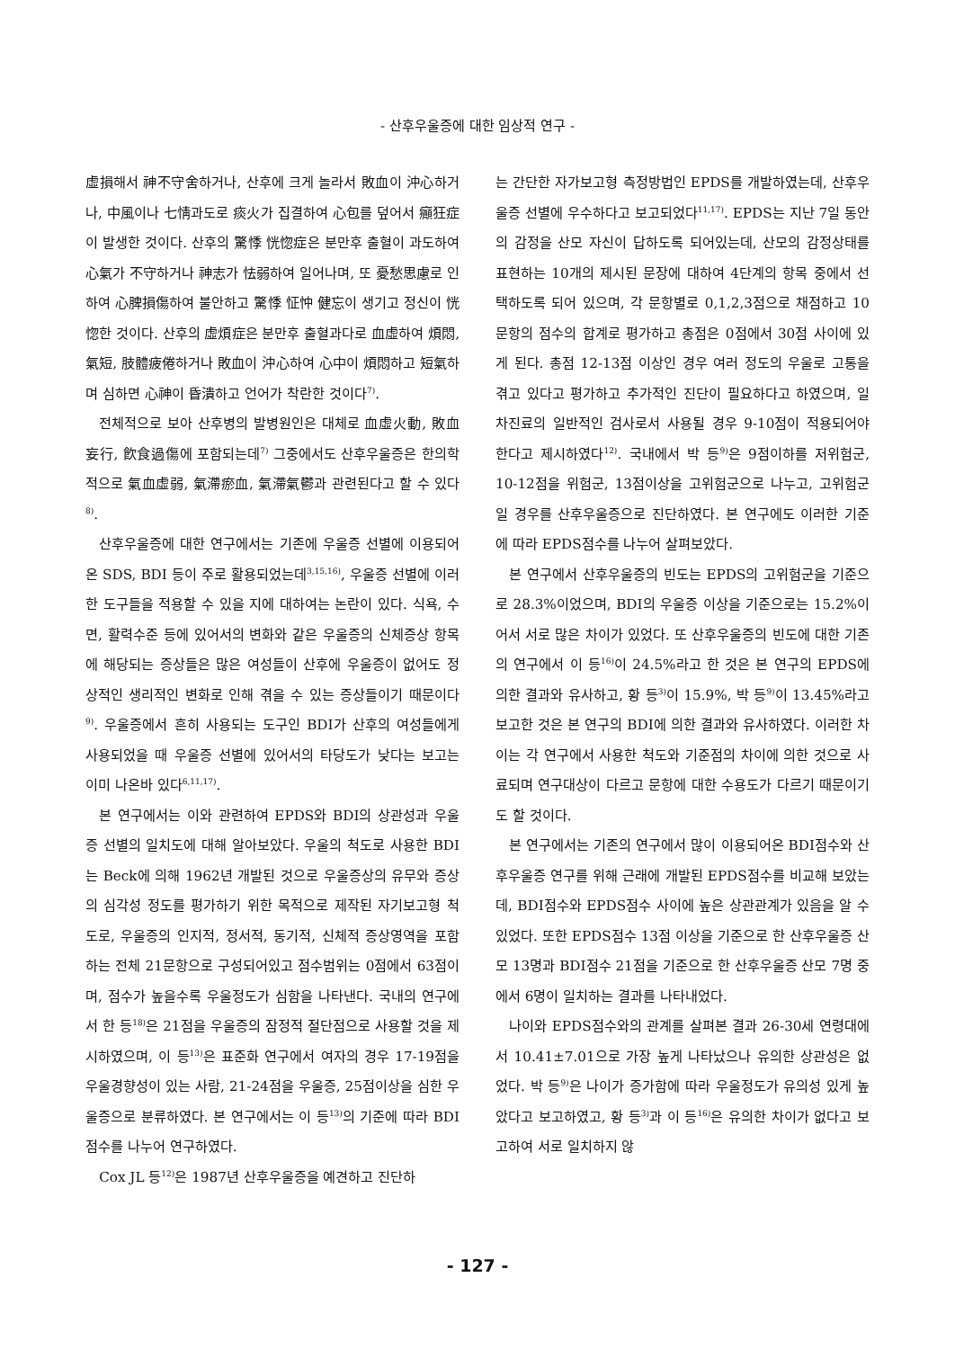- 산후우울증에 대한 임상적 연구 -
虛損해서 神不守舍하거나, 산후에 크게 놀라서 敗血이 沖心하거나, 中風이나 七情과도로 痰火가 집결하여 心包를 덮어서 癲狂症이 발생한 것이다. 산후의 驚悸 恍惚症은 분만후 출혈이 과도하여 心氣가 不守하거나 神志가 怯弱하여 일어나며, 또 憂愁思慮로 인하여 心脾損傷하여 불안하고 驚悸 怔忡 健忘이 생기고 정신이 恍惚한 것이다. 산후의 虛煩症은 분만후 출혈과다로 血虛하여 煩悶, 氣短, 肢體疲倦하거나 敗血이 沖心하여 心中이 煩悶하고 短氣하며 심하면 心神이 昏潰하고 언어가 착란한 것이다<sup>7)</sup>.
전체적으로 보아 산후병의 발병원인은 대체로 血虛火動, 敗血妄行, 飮食過傷에 포함되는데<sup>7)</sup> 그중에서도 산후우울증은 한의학적으로 氣血虛弱, 氣滯瘀血, 氣滯氣鬱과 관련된다고 할 수 있다<sup>8)</sup>.
산후우울증에 대한 연구에서는 기존에 우울증 선별에 이용되어온 SDS, BDI 등이 주로 활용되었는데<sup>3,15,16)</sup>, 우울증 선별에 이러한 도구들을 적용할 수 있을 지에 대하여는 논란이 있다. 식욕, 수면, 활력수준 등에 있어서의 변화와 같은 우울증의 신체증상 항목에 해당되는 증상들은 많은 여성들이 산후에 우울증이 없어도 정상적인 생리적인 변화로 인해 겪을 수 있는 증상들이기 때문이다<sup>9)</sup>. 우울증에서 흔히 사용되는 도구인 BDI가 산후의 여성들에게 사용되었을 때 우울증 선별에 있어서의 타당도가 낮다는 보고는 이미 나온바 있다<sup>6,11,17)</sup>.
본 연구에서는 이와 관련하여 EPDS와 BDI의 상관성과 우울증 선별의 일치도에 대해 알아보았다. 우울의 척도로 사용한 BDI는 Beck에 의해 1962년 개발된 것으로 우울증상의 유무와 증상의 심각성 정도를 평가하기 위한 목적으로 제작된 자기보고형 척도로, 우울증의 인지적, 정서적, 동기적, 신체적 증상영역을 포함하는 전체 21문항으로 구성되어있고 점수범위는 0점에서 63점이며, 점수가 높을수록 우울정도가 심함을 나타낸다. 국내의 연구에서 한 등<sup>18)</sup>은 21점을 우울증의 잠정적 절단점으로 사용할 것을 제시하였으며, 이 등<sup>13)</sup>은 표준화 연구에서 여자의 경우 17-19점을 우울경향성이 있는 사람, 21-24점을 우울증, 25점이상을 심한 우울증으로 분류하였다. 본 연구에서는 이 등<sup>13)</sup>의 기준에 따라 BDI점수를 나누어 연구하였다.
Cox JL 등<sup>12)</sup>은 1987년 산후우울증을 예견하고 진단하
는 간단한 자가보고형 측정방법인 EPDS를 개발하였는데, 산후우울증 선별에 우수하다고 보고되었다<sup>11,17)</sup>. EPDS는 지난 7일 동안의 감정을 산모 자신이 답하도록 되어있는데, 산모의 감정상태를 표현하는 10개의 제시된 문장에 대하여 4단계의 항목 중에서 선택하도록 되어 있으며, 각 문항별로 0,1,2,3점으로 채점하고 10문항의 점수의 합계로 평가하고 총점은 0점에서 30점 사이에 있게 된다. 총점 12-13점 이상인 경우 여러 정도의 우울로 고통을 겪고 있다고 평가하고 추가적인 진단이 필요하다고 하였으며, 일차진료의 일반적인 검사로서 사용될 경우 9-10점이 적용되어야 한다고 제시하였다<sup>12)</sup>. 국내에서 박 등<sup>9)</sup>은 9점이하를 저위험군, 10-12점을 위험군, 13점이상을 고위험군으로 나누고, 고위험군일 경우를 산후우울증으로 진단하였다. 본 연구에도 이러한 기준에 따라 EPDS점수를 나누어 살펴보았다.
본 연구에서 산후우울증의 빈도는 EPDS의 고위험군을 기준으로 28.3%이었으며, BDI의 우울증 이상을 기준으로는 15.2%이어서 서로 많은 차이가 있었다. 또 산후우울증의 빈도에 대한 기존의 연구에서 이 등<sup>16)</sup>이 24.5%라고 한 것은 본 연구의 EPDS에 의한 결과와 유사하고, 황 등<sup>3)</sup>이 15.9%, 박 등<sup>9)</sup>이 13.45%라고 보고한 것은 본 연구의 BDI에 의한 결과와 유사하였다. 이러한 차이는 각 연구에서 사용한 척도와 기준점의 차이에 의한 것으로 사료되며 연구대상이 다르고 문항에 대한 수용도가 다르기 때문이기도 할 것이다.
본 연구에서는 기존의 연구에서 많이 이용되어온 BDI점수와 산후우울증 연구를 위해 근래에 개발된 EPDS점수를 비교해 보았는데, BDI점수와 EPDS점수 사이에 높은 상관관계가 있음을 알 수 있었다. 또한 EPDS점수 13점 이상을 기준으로 한 산후우울증 산모 13명과 BDI점수 21점을 기준으로 한 산후우울증 산모 7명 중에서 6명이 일치하는 결과를 나타내었다.
나이와 EPDS점수와의 관계를 살펴본 결과 26-30세 연령대에서 10.41±7.01으로 가장 높게 나타났으나 유의한 상관성은 없었다. 박 등<sup>9)</sup>은 나이가 증가함에 따라 우울정도가 유의성 있게 높았다고 보고하였고, 황 등<sup>3)</sup>과 이 등<sup>16)</sup>은 유의한 차이가 없다고 보고하여 서로 일치하지 않
- 127 -